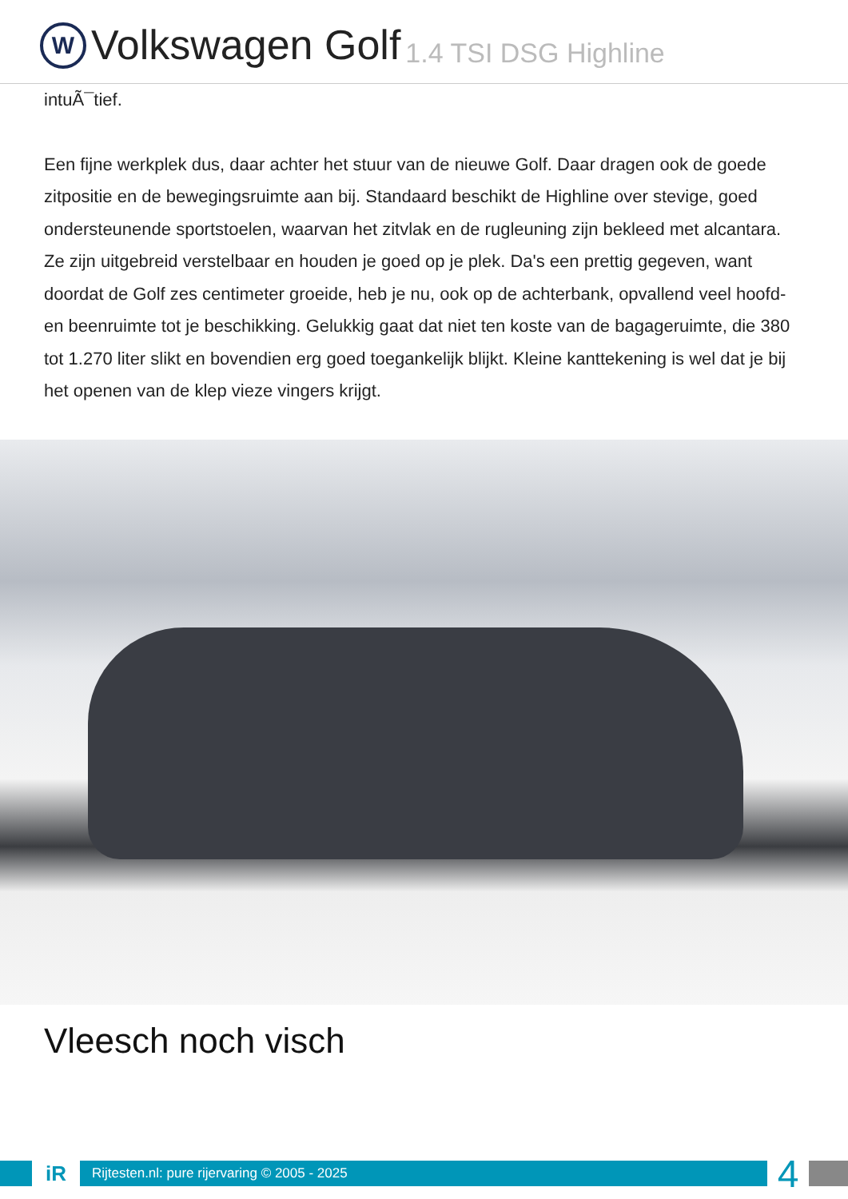W
Volkswagen Golf 1.4 TSI DSG Highline
intuÃ¯tief.
Een fijne werkplek dus, daar achter het stuur van de nieuwe Golf. Daar dragen ook de goede zitpositie en de bewegingsruimte aan bij. Standaard beschikt de Highline over stevige, goed ondersteunende sportstoelen, waarvan het zitvlak en de rugleuning zijn bekleed met alcantara. Ze zijn uitgebreid verstelbaar en houden je goed op je plek. Da's een prettig gegeven, want doordat de Golf zes centimeter groeide, heb je nu, ook op de achterbank, opvallend veel hoofd- en beenruimte tot je beschikking. Gelukkig gaat dat niet ten koste van de bagageruimte, die 380 tot 1.270 liter slikt en bovendien erg goed toegankelijk blijkt. Kleine kanttekening is wel dat je bij het openen van de klep vieze vingers krijgt.
Vleesch noch visch
iR
Rijtesten.nl: pure rijervaring © 2005 - 2025
4